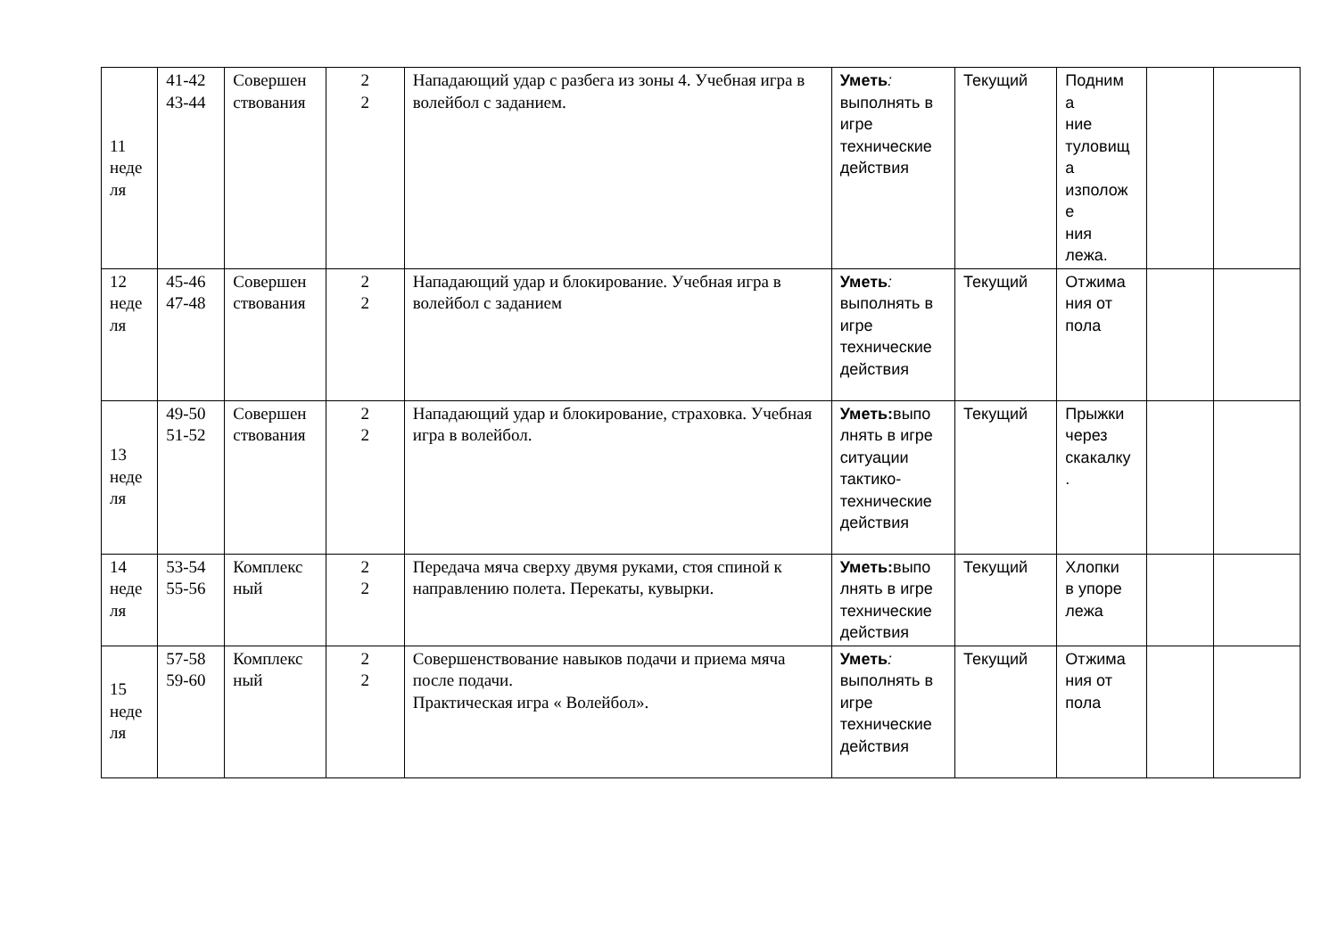| 11 неде ля | 41-42 43-44 | Совершен ствования | 2 2 | Нападающий удар с разбега из зоны 4. Учебная игра в волейбол с заданием. | Уметь : выполнять в игре технические действия | Текущий | Подним а ние туловищ а изполож е ния лежа. | | |
| 12 неде ля | 45-46 47-48 | Совершен ствования | 2 2 | Нападающий удар и блокирование. Учебная игра в волейбол с заданием | Уметь : выполнять в игре технические действия | Текущий | Отжима ния от пола | | |
| 13 неде ля | 49-50 51-52 | Совершен ствования | 2 2 | Нападающий удар и блокирование, страховка. Учебная игра в волейбол. | Уметь: выпо лнять в игре ситуации тактико-технические действия | Текущий | Прыжки через скакалку . | | |
| 14 неде ля | 53-54 55-56 | Комплекс ный | 2 2 | Передача мяча сверху двумя руками, стоя спиной к направлению полета. Перекаты, кувырки. | Уметь: выпо лнять в игре технические действия | Текущий | Хлопки в упоре лежа | | |
| 15 неде ля | 57-58 59-60 | Комплекс ный | 2 2 | Совершенствование навыков подачи и приема мяча после подачи. Практическая игра « Волейбол». | Уметь : выполнять в игре технические действия | Текущий | Отжима ния от пола | | |